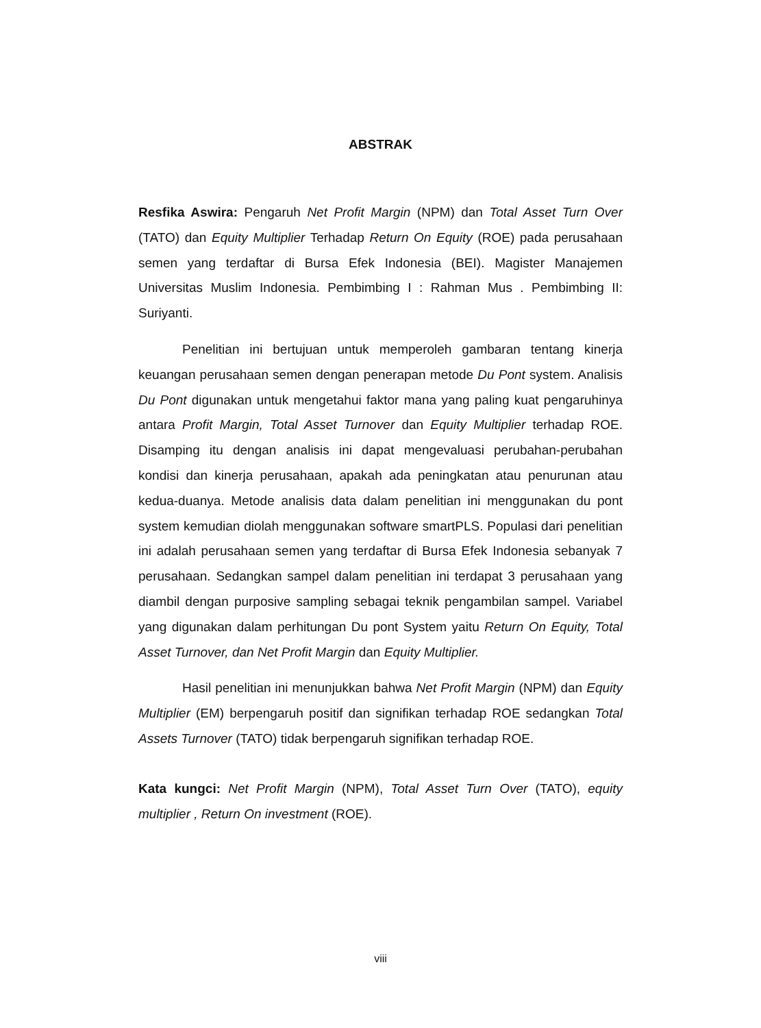ABSTRAK
Resfika Aswira: Pengaruh Net Profit Margin (NPM) dan Total Asset Turn Over (TATO) dan Equity Multiplier Terhadap Return On Equity (ROE) pada perusahaan semen yang terdaftar di Bursa Efek Indonesia (BEI). Magister Manajemen Universitas Muslim Indonesia. Pembimbing I : Rahman Mus . Pembimbing II: Suriyanti.
Penelitian ini bertujuan untuk memperoleh gambaran tentang kinerja keuangan perusahaan semen dengan penerapan metode Du Pont system. Analisis Du Pont digunakan untuk mengetahui faktor mana yang paling kuat pengaruhinya antara Profit Margin, Total Asset Turnover dan Equity Multiplier terhadap ROE. Disamping itu dengan analisis ini dapat mengevaluasi perubahan-perubahan kondisi dan kinerja perusahaan, apakah ada peningkatan atau penurunan atau kedua-duanya. Metode analisis data dalam penelitian ini menggunakan du pont system kemudian diolah menggunakan software smartPLS. Populasi dari penelitian ini adalah perusahaan semen yang terdaftar di Bursa Efek Indonesia sebanyak 7 perusahaan. Sedangkan sampel dalam penelitian ini terdapat 3 perusahaan yang diambil dengan purposive sampling sebagai teknik pengambilan sampel. Variabel yang digunakan dalam perhitungan Du pont System yaitu Return On Equity, Total Asset Turnover, dan Net Profit Margin dan Equity Multiplier.
Hasil penelitian ini menunjukkan bahwa Net Profit Margin (NPM) dan Equity Multiplier (EM) berpengaruh positif dan signifikan terhadap ROE sedangkan Total Assets Turnover (TATO) tidak berpengaruh signifikan terhadap ROE.
Kata kungci: Net Profit Margin (NPM), Total Asset Turn Over (TATO), equity multiplier , Return On investment (ROE).
viii